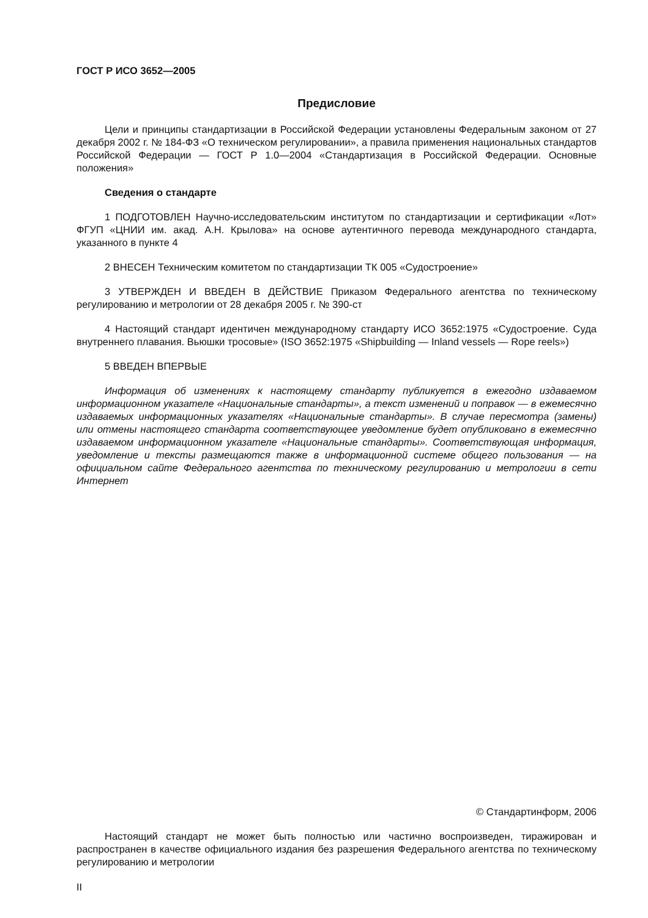ГОСТ Р ИСО 3652—2005
Предисловие
Цели и принципы стандартизации в Российской Федерации установлены Федеральным законом от 27 декабря 2002 г. № 184-ФЗ «О техническом регулировании», а правила применения национальных стандартов Российской Федерации — ГОСТ Р 1.0—2004 «Стандартизация в Российской Федерации. Основные положения»
Сведения о стандарте
1 ПОДГОТОВЛЕН Научно-исследовательским институтом по стандартизации и сертификации «Лот» ФГУП «ЦНИИ им. акад. А.Н. Крылова» на основе аутентичного перевода международного стандарта, указанного в пункте 4
2 ВНЕСЕН Техническим комитетом по стандартизации ТК 005 «Судостроение»
3 УТВЕРЖДЕН И ВВЕДЕН В ДЕЙСТВИЕ Приказом Федерального агентства по техническому регулированию и метрологии от 28 декабря 2005 г. № 390-ст
4 Настоящий стандарт идентичен международному стандарту ИСО 3652:1975 «Судостроение. Суда внутреннего плавания. Вьюшки тросовые» (ISO 3652:1975 «Shipbuilding — Inland vessels — Rope reels»)
5 ВВЕДЕН ВПЕРВЫЕ
Информация об изменениях к настоящему стандарту публикуется в ежегодно издаваемом информационном указателе «Национальные стандарты», а текст изменений и поправок — в ежемесячно издаваемых информационных указателях «Национальные стандарты». В случае пересмотра (замены) или отмены настоящего стандарта соответствующее уведомление будет опубликовано в ежемесячно издаваемом информационном указателе «Национальные стандарты». Соответствующая информация, уведомление и тексты размещаются также в информационной системе общего пользования — на официальном сайте Федерального агентства по техническому регулированию и метрологии в сети Интернет
© Стандартинформ, 2006
Настоящий стандарт не может быть полностью или частично воспроизведен, тиражирован и распространен в качестве официального издания без разрешения Федерального агентства по техническому регулированию и метрологии
II